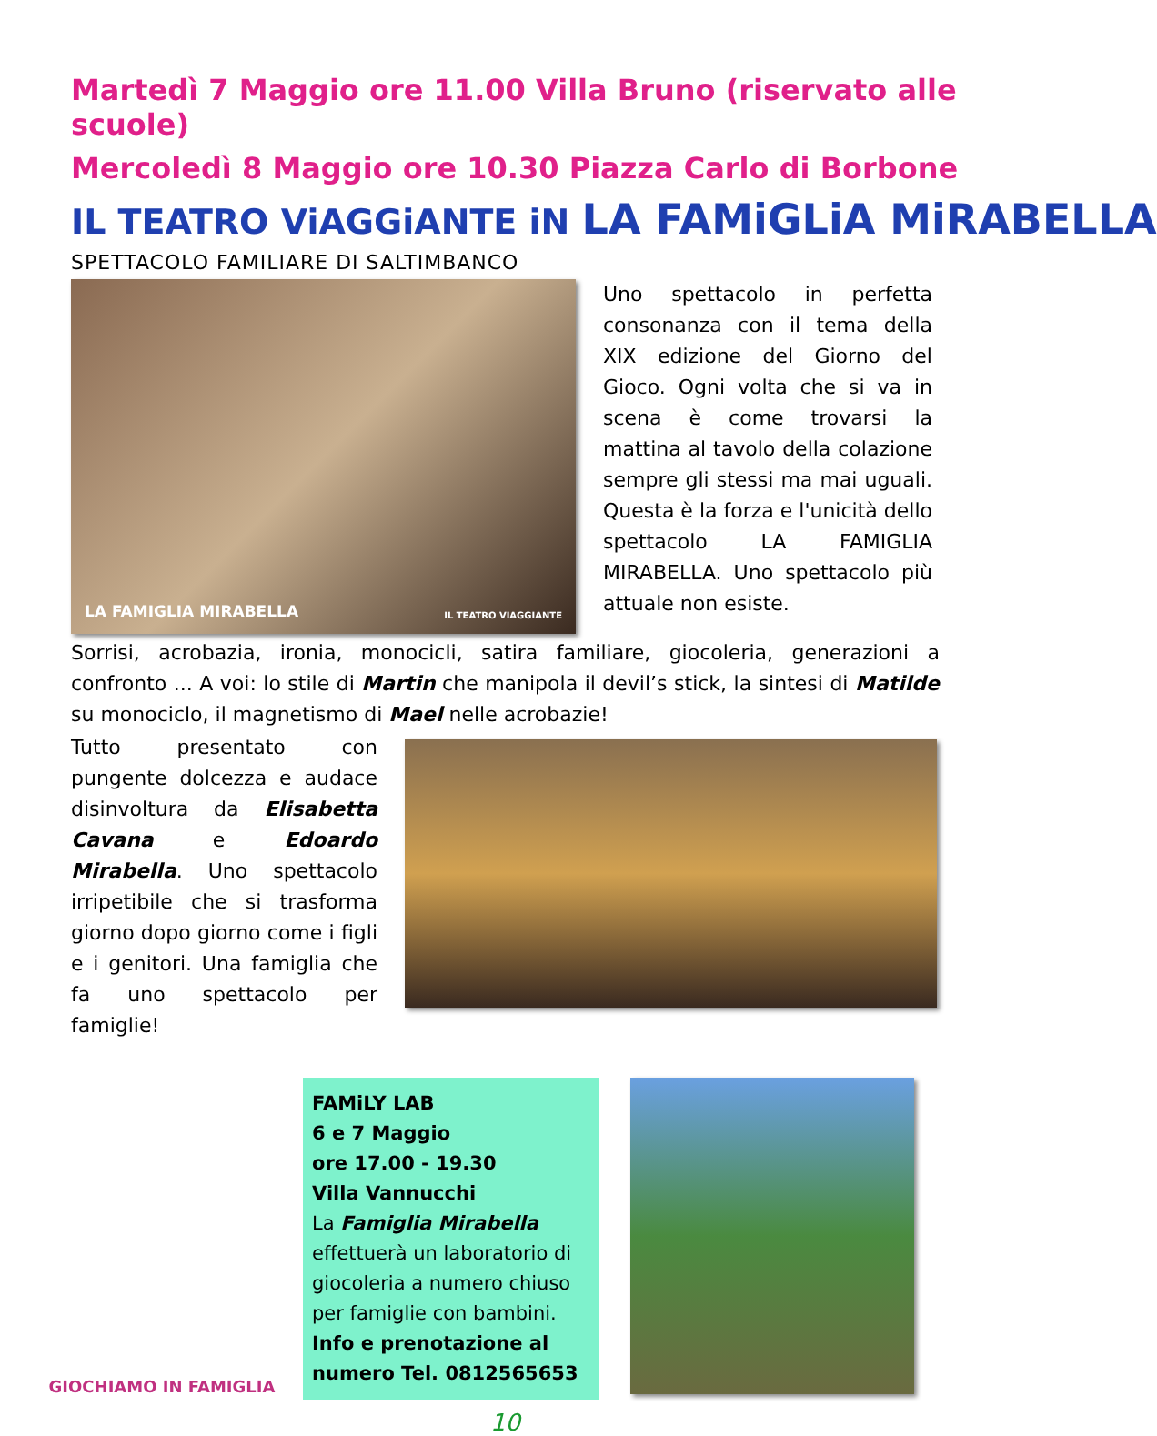Martedì 7 Maggio ore 11.00 Villa Bruno (riservato alle scuole)
Mercoledì 8 Maggio ore 10.30 Piazza Carlo di Borbone
IL TEATRO ViAGGiANTE iN LA FAMiGLiA MiRABELLA
SPETTACOLO FAMILIARE DI SALTIMBANCO
LA FAMIGLIA MIRABELLA IL TEATRO VIAGGIANTE
Uno spettacolo in perfetta consonanza con il tema della XIX edizione del Giorno del Gioco. Ogni volta che si va in scena è come trovarsi la mattina al tavolo della colazione sempre gli stessi ma mai uguali. Questa è la forza e l'unicità dello spettacolo LA FAMIGLIA MIRABELLA. Uno spettacolo più attuale non esiste.
Sorrisi, acrobazia, ironia, monocicli, satira familiare, giocoleria, generazioni a confronto ... A voi: lo stile di Martin che manipola il devil’s stick, la sintesi di Matilde su monociclo, il magnetismo di Mael nelle acrobazie!
Tutto presentato con pungente dolcezza e audace disinvoltura da Elisabetta Cavana e Edoardo Mirabella. Uno spettacolo irripetibile che si trasforma giorno dopo giorno come i figli e i genitori. Una famiglia che fa uno spettacolo per famiglie!
GIOCHIAMO IN FAMIGLIA
FAMiLY LAB
6 e 7 Maggio
ore 17.00 - 19.30
Villa Vannucchi
La Famiglia Mirabella effettuerà un laboratorio di giocoleria a numero chiuso per famiglie con bambini.
Info e prenotazione al numero Tel. 0812565653
10